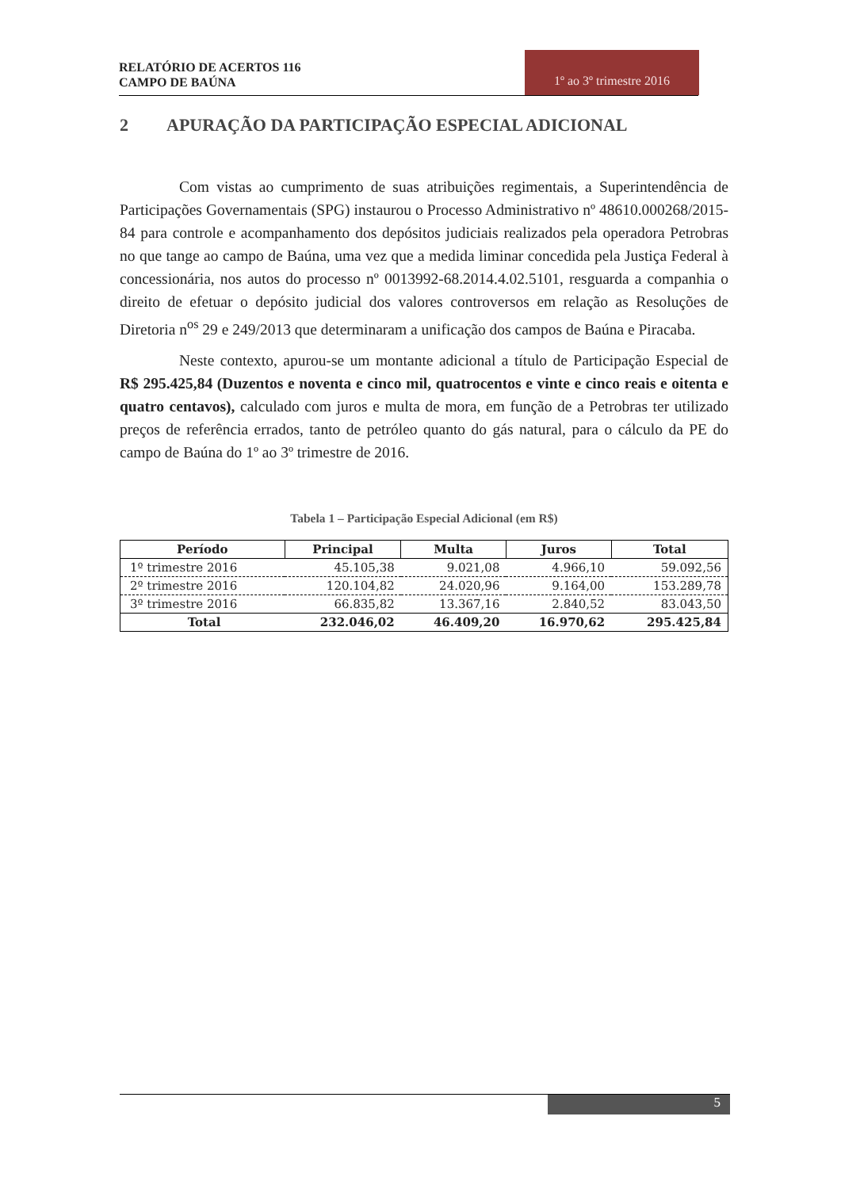RELATÓRIO DE ACERTOS 116
CAMPO DE BAÚNA
1º ao 3º trimestre 2016
2 APURAÇÃO DA PARTICIPAÇÃO ESPECIAL ADICIONAL
Com vistas ao cumprimento de suas atribuições regimentais, a Superintendência de Participações Governamentais (SPG) instaurou o Processo Administrativo nº 48610.000268/2015-84 para controle e acompanhamento dos depósitos judiciais realizados pela operadora Petrobras no que tange ao campo de Baúna, uma vez que a medida liminar concedida pela Justiça Federal à concessionária, nos autos do processo nº 0013992-68.2014.4.02.5101, resguarda a companhia o direito de efetuar o depósito judicial dos valores controversos em relação as Resoluções de Diretoria n<sup>os</sup> 29 e 249/2013 que determinaram a unificação dos campos de Baúna e Piracaba.
Neste contexto, apurou-se um montante adicional a título de Participação Especial de R$ 295.425,84 (Duzentos e noventa e cinco mil, quatrocentos e vinte e cinco reais e oitenta e quatro centavos), calculado com juros e multa de mora, em função de a Petrobras ter utilizado preços de referência errados, tanto de petróleo quanto do gás natural, para o cálculo da PE do campo de Baúna do 1º ao 3º trimestre de 2016.
Tabela 1 – Participação Especial Adicional (em R$)
| Período | Principal | Multa | Juros | Total |
| --- | --- | --- | --- | --- |
| 1º trimestre 2016 | 45.105,38 | 9.021,08 | 4.966,10 | 59.092,56 |
| 2º trimestre 2016 | 120.104,82 | 24.020,96 | 9.164,00 | 153.289,78 |
| 3º trimestre 2016 | 66.835,82 | 13.367,16 | 2.840,52 | 83.043,50 |
| Total | 232.046,02 | 46.409,20 | 16.970,62 | 295.425,84 |
5